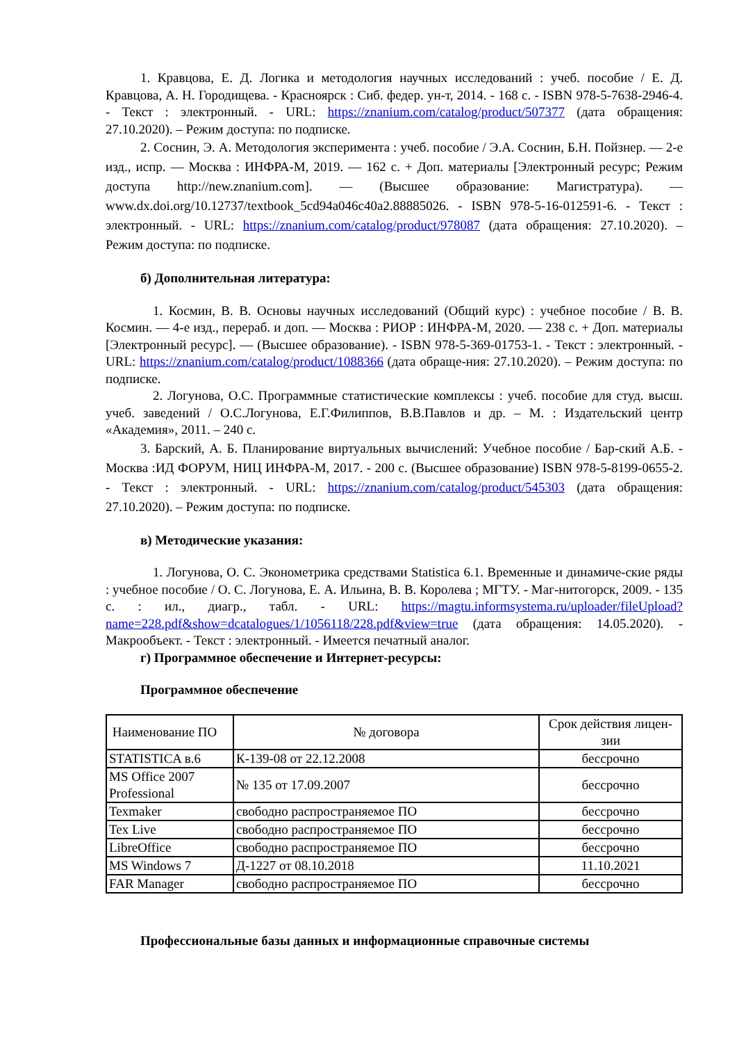1. Кравцова, Е. Д. Логика и методология научных исследований : учеб. пособие / Е. Д. Кравцова, А. Н. Городищева. - Красноярск : Сиб. федер. ун-т, 2014. - 168 с. - ISBN 978-5-7638-2946-4. - Текст : электронный. - URL: https://znanium.com/catalog/product/507377 (дата обращения: 27.10.2020). – Режим доступа: по подписке.
2. Соснин, Э. А. Методология эксперимента : учеб. пособие / Э.А. Соснин, Б.Н. Пойзнер. — 2-е изд., испр. — Москва : ИНФРА-М, 2019. — 162 с. + Доп. материалы [Электронный ресурс; Режим доступа http://new.znanium.com]. — (Высшее образование: Магистратура). — www.dx.doi.org/10.12737/textbook_5cd94a046c40a2.88885026. - ISBN 978-5-16-012591-6. - Текст : электронный. - URL: https://znanium.com/catalog/product/978087 (дата обращения: 27.10.2020). – Режим доступа: по подписке.
б) Дополнительная литература:
1. Космин, В. В. Основы научных исследований (Общий курс) : учебное пособие / В. В. Космин. — 4-е изд., перераб. и доп. — Москва : РИОР : ИНФРА-М, 2020. — 238 с. + Доп. материалы [Электронный ресурс]. — (Высшее образование). - ISBN 978-5-369-01753-1. - Текст : электронный. - URL: https://znanium.com/catalog/product/1088366 (дата обраще-ния: 27.10.2020). – Режим доступа: по подписке.
2. Логунова, О.С. Программные статистические комплексы : учеб. пособие для студ. высш. учеб. заведений / О.С.Логунова, Е.Г.Филиппов, В.В.Павлов и др. – М. : Издательский центр «Академия», 2011. – 240 с.
3. Барский, А. Б. Планирование виртуальных вычислений: Учебное пособие / Бар-ский А.Б. - Москва :ИД ФОРУМ, НИЦ ИНФРА-М, 2017. - 200 с. (Высшее образование) ISBN 978-5-8199-0655-2. - Текст : электронный. - URL: https://znanium.com/catalog/product/545303 (дата обращения: 27.10.2020). – Режим доступа: по подписке.
в) Методические указания:
1. Логунова, О. С. Эконометрика средствами Statistica 6.1. Временные и динамиче-ские ряды : учебное пособие / О. С. Логунова, Е. А. Ильина, В. В. Королева ; МГТУ. - Маг-нитогорск, 2009. - 135 с. : ил., диагр., табл. - URL: https://magtu.informsystema.ru/uploader/fileUpload?name=228.pdf&show=dcatalogues/1/1056118/228.pdf&view=true (дата обращения: 14.05.2020). - Макрообъект. - Текст : электронный. - Имеется печатный аналог.
г) Программное обеспечение и Интернет-ресурсы:
Программное обеспечение
| Наименование ПО | № договора | Срок действия лицен-зии |
| STATISTICA в.6 | К-139-08 от 22.12.2008 | бессрочно |
| MS Office 2007 Professional | № 135 от 17.09.2007 | бессрочно |
| Texmaker | свободно распространяемое ПО | бессрочно |
| Tex Live | свободно распространяемое ПО | бессрочно |
| LibreOffice | свободно распространяемое ПО | бессрочно |
| MS Windows 7 | Д-1227 от 08.10.2018 | 11.10.2021 |
| FAR Manager | свободно распространяемое ПО | бессрочно |
Профессиональные базы данных и информационные справочные системы